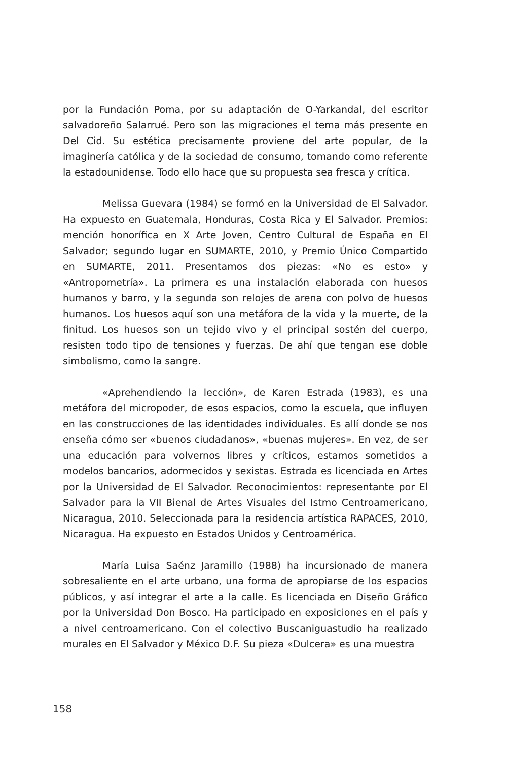por la Fundación Poma, por su adaptación de O-Yarkandal, del escritor salvadoreño Salarrué. Pero son las migraciones el tema más presente en Del Cid. Su estética precisamente proviene del arte popular, de la imaginería católica y de la sociedad de consumo, tomando como referente la estadounidense. Todo ello hace que su propuesta sea fresca y crítica.
Melissa Guevara (1984) se formó en la Universidad de El Salvador. Ha expuesto en Guatemala, Honduras, Costa Rica y El Salvador. Premios: mención honorífica en X Arte Joven, Centro Cultural de España en El Salvador; segundo lugar en SUMARTE, 2010, y Premio Único Compartido en SUMARTE, 2011. Presentamos dos piezas: «No es esto» y «Antropometría». La primera es una instalación elaborada con huesos humanos y barro, y la segunda son relojes de arena con polvo de huesos humanos. Los huesos aquí son una metáfora de la vida y la muerte, de la finitud. Los huesos son un tejido vivo y el principal sostén del cuerpo, resisten todo tipo de tensiones y fuerzas. De ahí que tengan ese doble simbolismo, como la sangre.
«Aprehendiendo la lección», de Karen Estrada (1983), es una metáfora del micropoder, de esos espacios, como la escuela, que influyen en las construcciones de las identidades individuales. Es allí donde se nos enseña cómo ser «buenos ciudadanos», «buenas mujeres». En vez, de ser una educación para volvernos libres y críticos, estamos sometidos a modelos bancarios, adormecidos y sexistas. Estrada es licenciada en Artes por la Universidad de El Salvador. Reconocimientos: representante por El Salvador para la VII Bienal de Artes Visuales del Istmo Centroamericano, Nicaragua, 2010. Seleccionada para la residencia artística RAPACES, 2010, Nicaragua. Ha expuesto en Estados Unidos y Centroamérica.
María Luisa Saénz Jaramillo (1988) ha incursionado de manera sobresaliente en el arte urbano, una forma de apropiarse de los espacios públicos, y así integrar el arte a la calle. Es licenciada en Diseño Gráfico por la Universidad Don Bosco. Ha participado en exposiciones en el país y a nivel centroamericano. Con el colectivo Buscaniguastudio ha realizado murales en El Salvador y México D.F. Su pieza «Dulcera» es una muestra
158